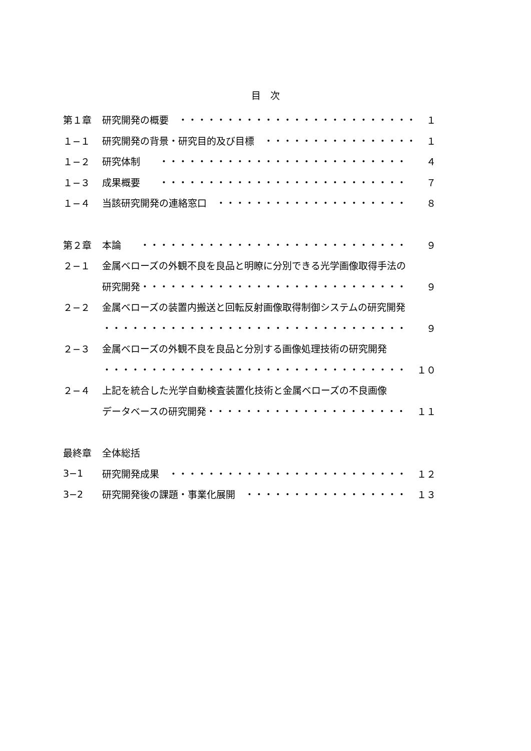目　次
第１章 研究開発の概要　・・・・・・・・・・・・・・・・・・・・・・・・・ １
１−１ 研究開発の背景・研究目的及び目標　・・・・・・・・・・・・・・・・ １
１−２ 研究体制　　・・・・・・・・・・・・・・・・・・・・・・・・・・ ４
１−３ 成果概要　　・・・・・・・・・・・・・・・・・・・・・・・・・・ ７
１−４ 当該研究開発の連絡窓口　・・・・・・・・・・・・・・・・・・・・ ８
第２章 本論　　・・・・・・・・・・・・・・・・・・・・・・・・・・・・ ９
２−１ 金属ベローズの外観不良を良品と明瞭に分別できる光学画像取得手法の
研究開発・・・・・・・・・・・・・・・・・・・・・・・・・・・・ ９
２−２ 金属ベローズの装置内搬送と回転反射画像取得制御システムの研究開発
・・・・・・・・・・・・・・・・・・・・・・・・・・・・・・・・ ９
２−３ 金属ベローズの外観不良を良品と分別する画像処理技術の研究開発
・・・・・・・・・・・・・・・・・・・・・・・・・・・・・・・・ １０
２−４ 上記を統合した光学自動検査装置化技術と金属ベローズの不良画像
データベースの研究開発・・・・・・・・・・・・・・・・・・・・・ １１
最終章 全体総括
3−1 研究開発成果　・・・・・・・・・・・・・・・・・・・・・・・・・ １２
3−2 研究開発後の課題・事業化展開　・・・・・・・・・・・・・・・・・ １３